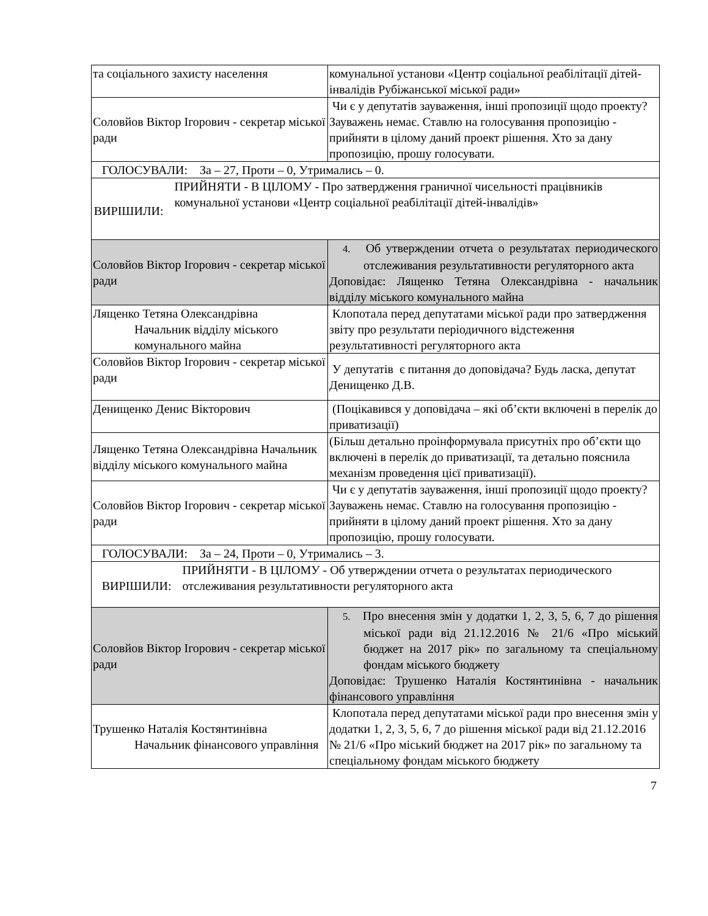| та соціального захисту населення | комунальної установи «Центр соціальної реабілітації дітей-інвалідів Рубіжанської міської ради» |
| Соловйов Віктор Ігорович - секретар міської ради | Чи є у депутатів зауваження, інші пропозиції щодо проекту? Зауважень немає. Ставлю на голосування пропозицію - прийняти в цілому даний проект рішення. Хто за дану пропозицію, прошу голосувати. |
| ГОЛОСУВАЛИ: За – 27, Проти – 0, Утримались – 0. | |
| ВИРІШИЛИ: ПРИЙНЯТИ - В ЦІЛОМУ - Про затвердження граничної чисельності працівників комунальної установи «Центр соціальної реабілітації дітей-інвалідів» | |
| Соловйов Віктор Ігорович - секретар міської ради | 4. Об утверждении отчета о результатах периодического отслеживания результативности регуляторного акта Доповідає: Лященко Тетяна Олександрівна - начальник відділу міського комунального майна |
| Лященко Тетяна Олександрівна Начальник відділу міського комунального майна | Клопотала перед депутатами міської ради про затвердження звіту про результати періодичного відстеження результативності регуляторного акта |
| Соловйов Віктор Ігорович - секретар міської ради | У депутатів є питання до доповідача? Будь ласка, депутат Денищенко Д.В. |
| Денищенко Денис Вікторович | (Поцікавився у доповідача – які об’єкти включені в перелік до приватизації) |
| Лященко Тетяна Олександрівна Начальник відділу міського комунального майна | (Більш детально проінформувала присутніх про об’єкти що включені в перелік до приватизації, та детально пояснила механізм проведення цієї приватизації). |
| Соловйов Віктор Ігорович - секретар міської ради | Чи є у депутатів зауваження, інші пропозиції щодо проекту? Зауважень немає. Ставлю на голосування пропозицію - прийняти в цілому даний проект рішення. Хто за дану пропозицію, прошу голосувати. |
| ГОЛОСУВАЛИ: За – 24, Проти – 0, Утримались – 3. | |
| ВИРІШИЛИ: ПРИЙНЯТИ - В ЦІЛОМУ - Об утверждении отчета о результатах периодического отслеживания результативности регуляторного акта | |
| Соловйов Віктор Ігорович - секретар міської ради | 5. Про внесення змін у додатки 1, 2, 3, 5, 6, 7 до рішення міської ради від 21.12.2016 № 21/6 «Про міський бюджет на 2017 рік» по загальному та спеціальному фондам міського бюджету Доповідає: Трушенко Наталія Костянтинівна - начальник фінансового управління |
| Трушенко Наталія Костянтинівна Начальник фінансового управління | Клопотала перед депутатами міської ради про внесення змін у додатки 1, 2, 3, 5, 6, 7 до рішення міської ради від 21.12.2016 № 21/6 «Про міський бюджет на 2017 рік» по загальному та спеціальному фондам міського бюджету |
7